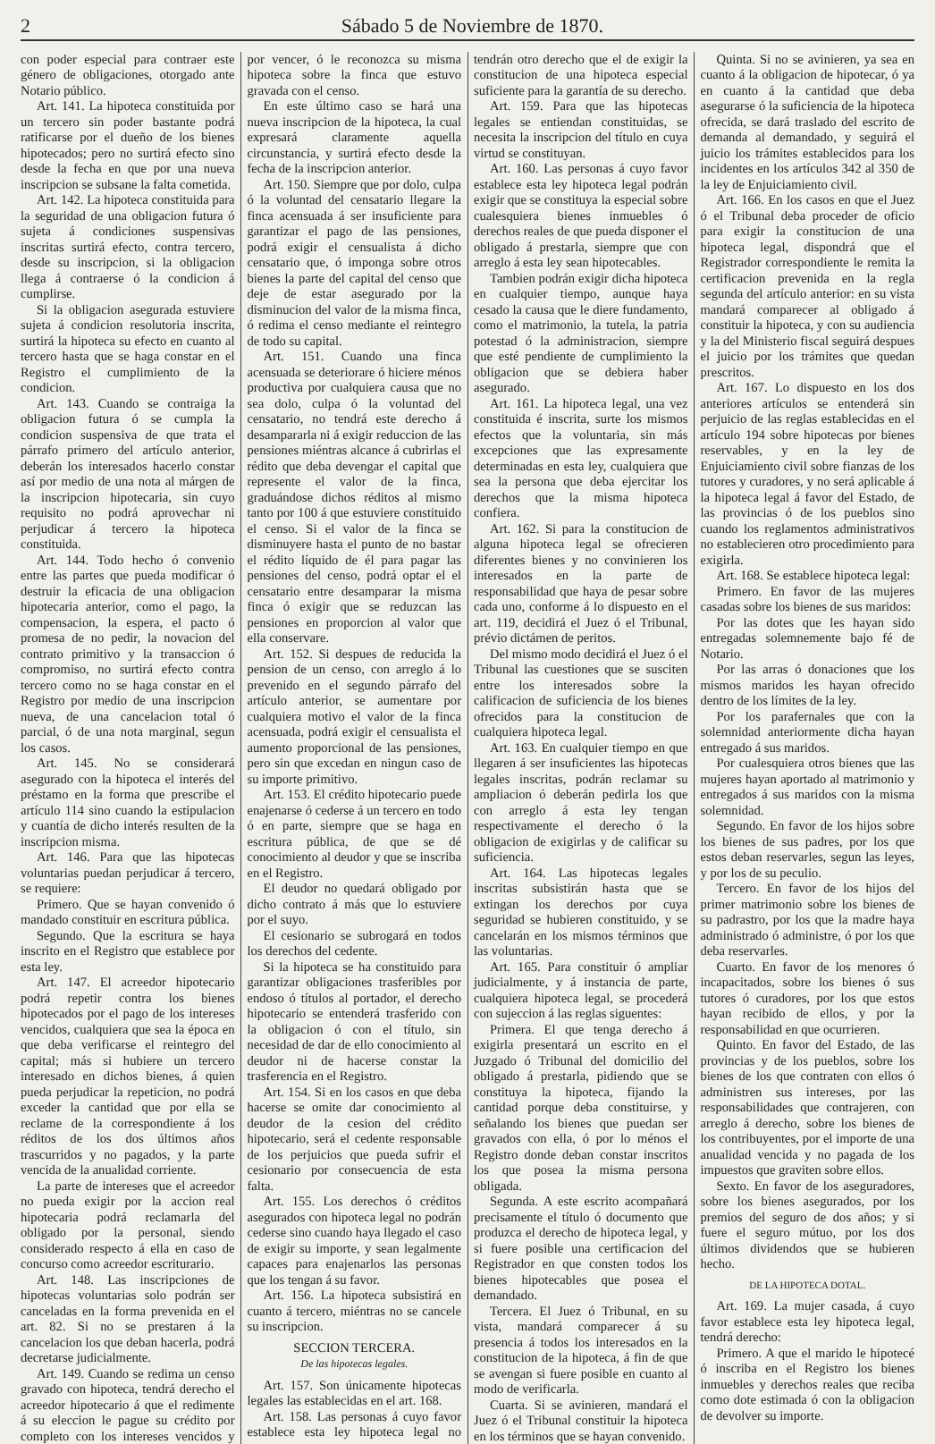2 Sábado 5 de Noviembre de 1870.
con poder especial para contraer este género de obligaciones, otorgado ante Notario público.
Art. 141. La hipoteca constituida por un tercero sin poder bastante podrá ratificarse por el dueño de los bienes hipotecados; pero no surtirá efecto sino desde la fecha en que por una nueva inscripcion se subsane la falta cometida.
Art. 142. La hipoteca constituida para la seguridad de una obligacion futura ó sujeta á condiciones suspensivas inscritas surtirá efecto, contra tercero, desde su inscripcion, si la obligacion llega á contraerse ó la condicion á cumplirse.
Si la obligacion asegurada estuviere sujeta á condicion resolutoria inscrita, surtirá la hipoteca su efecto en cuanto al tercero hasta que se haga constar en el Registro el cumplimiento de la condicion.
Art. 143. Cuando se contraiga la obligacion futura ó se cumpla la condicion suspensiva de que trata el párrafo primero del artículo anterior, deberán los interesados hacerlo constar así por medio de una nota al márgen de la inscripcion hipotecaria, sin cuyo requisito no podrá aprovechar ni perjudicar á tercero la hipoteca constituida.
Art. 144. Todo hecho ó convenio entre las partes que pueda modificar ó destruir la eficacia de una obligacion hipotecaria anterior, como el pago, la compensacion, la espera, el pacto ó promesa de no pedir, la novacion del contrato primitivo y la transaccion ó compromiso, no surtirá efecto contra tercero como no se haga constar en el Registro por medio de una inscripcion nueva, de una cancelacion total ó parcial, ó de una nota marginal, segun los casos.
Art. 145. No se considerará asegurado con la hipoteca el interés del préstamo en la forma que prescribe el artículo 114 sino cuando la estipulacion y cuantía de dicho interés resulten de la inscripcion misma.
Art. 146. Para que las hipotecas voluntarias puedan perjudicar á tercero, se requiere:
Primero. Que se hayan convenido ó mandado constituir en escritura pública.
Segundo. Que la escritura se haya inscrito en el Registro que establece por esta ley.
Art. 147. El acreedor hipotecario podrá repetir contra los bienes hipotecados por el pago de los intereses vencidos, cualquiera que sea la época en que deba verificarse el reintegro del capital; más si hubiere un tercero interesado en dichos bienes, á quien pueda perjudicar la repeticion, no podrá exceder la cantidad que por ella se reclame de la correspondiente á los réditos de los dos últimos años trascurridos y no pagados, y la parte vencida de la anualidad corriente.
La parte de intereses que el acreedor no pueda exigir por la accion real hipotecaria podrá reclamarla del obligado por la personal, siendo considerado respecto á ella en caso de concurso como acreedor escriturario.
Art. 148. Las inscripciones de hipotecas voluntarias solo podrán ser canceladas en la forma prevenida en el art. 82. Si no se prestaren á la cancelacion los que deban hacerla, podrá decretarse judicialmente.
Art. 149. Cuando se redima un censo gravado con hipoteca, tendrá derecho el acreedor hipotecario á que el redimente á su eleccion le pague su crédito por completo con los intereses vencidos y por vencer, ó le reconozca su misma hipoteca sobre la finca que estuvo gravada con el censo.
En este último caso se hará una nueva inscripcion de la hipoteca, la cual expresará claramente aquella circunstancia, y surtirá efecto desde la fecha de la inscripcion anterior.
Art. 150. Siempre que por dolo, culpa ó la voluntad del censatario llegare la finca acensuada á ser insuficiente para garantizar el pago de las pensiones, podrá exigir el censualista á dicho censatario que, ó imponga sobre otros bienes la parte del capital del censo que deje de estar asegurado por la disminucion del valor de la misma finca, ó redima el censo mediante el reintegro de todo su capital.
Art. 151. Cuando una finca acensuada se deteriorare ó hiciere ménos productiva por cualquiera causa que no sea dolo, culpa ó la voluntad del censatario, no tendrá este derecho á desampararla ni á exigir reduccion de las pensiones miéntras alcance á cubrirlas el rédito que deba devengar el capital que represente el valor de la finca, graduándose dichos réditos al mismo tanto por 100 á que estuviere constituido el censo. Si el valor de la finca se disminuyere hasta el punto de no bastar el rédito líquido de él para pagar las pensiones del censo, podrá optar el el censatario entre desamparar la misma finca ó exigir que se reduzcan las pensiones en proporcion al valor que ella conservare.
Art. 152. Si despues de reducida la pension de un censo, con arreglo á lo prevenido en el segundo párrafo del artículo anterior, se aumentare por cualquiera motivo el valor de la finca acensuada, podrá exigir el censualista el aumento proporcional de las pensiones, pero sin que excedan en ningun caso de su importe primitivo.
Art. 153. El crédito hipotecario puede enajenarse ó cederse á un tercero en todo ó en parte, siempre que se haga en escritura pública, de que se dé conocimiento al deudor y que se inscriba en el Registro.
El deudor no quedará obligado por dicho contrato á más que lo estuviere por el suyo.
El cesionario se subrogará en todos los derechos del cedente.
Si la hipoteca se ha constituido para garantizar obligaciones trasferibles por endoso ó títulos al portador, el derecho hipotecario se entenderá trasferido con la obligacion ó con el título, sin necesidad de dar de ello conocimiento al deudor ni de hacerse constar la trasferencia en el Registro.
Art. 154. Si en los casos en que deba hacerse se omite dar conocimiento al deudor de la cesion del crédito hipotecario, será el cedente responsable de los perjuicios que pueda sufrir el cesionario por consecuencia de esta falta.
Art. 155. Los derechos ó créditos asegurados con hipoteca legal no podrán cederse sino cuando haya llegado el caso de exigir su importe, y sean legalmente capaces para enajenarlos las personas que los tengan á su favor.
Art. 156. La hipoteca subsistirá en cuanto á tercero, miéntras no se cancele su inscripcion.
SECCION TERCERA.
De las hipotecas legales.
Art. 157. Son únicamente hipotecas legales las establecidas en el art. 168.
Art. 158. Las personas á cuyo favor establece esta ley hipoteca legal no tendrán otro derecho que el de exigir la constitucion de una hipoteca especial suficiente para la garantía de su derecho.
Art. 159. Para que las hipotecas legales se entiendan constituidas, se necesita la inscripcion del título en cuya virtud se constituyan.
Art. 160. Las personas á cuyo favor establece esta ley hipoteca legal podrán exigir que se constituya la especial sobre cualesquiera bienes inmuebles ó derechos reales de que pueda disponer el obligado á prestarla, siempre que con arreglo á esta ley sean hipotecables.
Tambien podrán exigir dicha hipoteca en cualquier tiempo, aunque haya cesado la causa que le diere fundamento, como el matrimonio, la tutela, la patria potestad ó la administracion, siempre que esté pendiente de cumplimiento la obligacion que se debiera haber asegurado.
Art. 161. La hipoteca legal, una vez constituida é inscrita, surte los mismos efectos que la voluntaria, sin más excepciones que las expresamente determinadas en esta ley, cualquiera que sea la persona que deba ejercitar los derechos que la misma hipoteca confiera.
Art. 162. Si para la constitucion de alguna hipoteca legal se ofrecieren diferentes bienes y no convinieren los interesados en la parte de responsabilidad que haya de pesar sobre cada uno, conforme á lo dispuesto en el art. 119, decidirá el Juez ó el Tribunal, prévio dictámen de peritos.
Del mismo modo decidirá el Juez ó el Tribunal las cuestiones que se susciten entre los interesados sobre la calificacion de suficiencia de los bienes ofrecidos para la constitucion de cualquiera hipoteca legal.
Art. 163. En cualquier tiempo en que llegaren á ser insuficientes las hipotecas legales inscritas, podrán reclamar su ampliacion ó deberán pedirla los que con arreglo á esta ley tengan respectivamente el derecho ó la obligacion de exigirlas y de calificar su suficiencia.
Art. 164. Las hipotecas legales inscritas subsistirán hasta que se extingan los derechos por cuya seguridad se hubieren constituido, y se cancelarán en los mismos términos que las voluntarias.
Art. 165. Para constituir ó ampliar judicialmente, y á instancia de parte, cualquiera hipoteca legal, se procederá con sujeccion á las reglas siguentes:
Primera. El que tenga derecho á exigirla presentará un escrito en el Juzgado ó Tribunal del domicilio del obligado á prestarla, pidiendo que se constituya la hipoteca, fijando la cantidad porque deba constituirse, y señalando los bienes que puedan ser gravados con ella, ó por lo ménos el Registro donde deban constar inscritos los que posea la misma persona obligada.
Segunda. A este escrito acompañará precisamente el título ó documento que produzca el derecho de hipoteca legal, y si fuere posible una certificacion del Registrador en que consten todos los bienes hipotecables que posea el demandado.
Tercera. El Juez ó Tribunal, en su vista, mandará comparecer á su presencia á todos los interesados en la constitucion de la hipoteca, á fin de que se avengan si fuere posible en cuanto al modo de verificarla.
Cuarta. Si se avinieren, mandará el Juez ó el Tribunal constituir la hipoteca en los términos que se hayan convenido.
Quinta. Si no se avinieren, ya sea en cuanto á la obligacion de hipotecar, ó ya en cuanto á la cantidad que deba asegurarse ó la suficiencia de la hipoteca ofrecida, se dará traslado del escrito de demanda al demandado, y seguirá el juicio los trámites establecidos para los incidentes en los artículos 342 al 350 de la ley de Enjuiciamiento civil.
Art. 166. En los casos en que el Juez ó el Tribunal deba proceder de oficio para exigir la constitucion de una hipoteca legal, dispondrá que el Registrador correspondiente le remita la certificacion prevenida en la regla segunda del artículo anterior: en su vista mandará comparecer al obligado á constituir la hipoteca, y con su audiencia y la del Ministerio fiscal seguirá despues el juicio por los trámites que quedan prescritos.
Art. 167. Lo dispuesto en los dos anteriores artículos se entenderá sin perjuicio de las reglas establecidas en el artículo 194 sobre hipotecas por bienes reservables, y en la ley de Enjuiciamiento civil sobre fianzas de los tutores y curadores, y no será aplicable á la hipoteca legal á favor del Estado, de las provincias ó de los pueblos sino cuando los reglamentos administrativos no establecieren otro procedimiento para exigirla.
Art. 168. Se establece hipoteca legal:
Primero. En favor de las mujeres casadas sobre los bienes de sus maridos:
Por las dotes que les hayan sido entregadas solemnemente bajo fé de Notario.
Por las arras ó donaciones que los mismos maridos les hayan ofrecido dentro de los límites de la ley.
Por los parafernales que con la solemnidad anteriormente dicha hayan entregado á sus maridos.
Por cualesquiera otros bienes que las mujeres hayan aportado al matrimonio y entregados á sus maridos con la misma solemnidad.
Segundo. En favor de los hijos sobre los bienes de sus padres, por los que estos deban reservarles, segun las leyes, y por los de su peculio.
Tercero. En favor de los hijos del primer matrimonio sobre los bienes de su padrastro, por los que la madre haya administrado ó administre, ó por los que deba reservarles.
Cuarto. En favor de los menores ó incapacitados, sobre los bienes ó sus tutores ó curadores, por los que estos hayan recibido de ellos, y por la responsabilidad en que ocurrieren.
Quinto. En favor del Estado, de las provincias y de los pueblos, sobre los bienes de los que contraten con ellos ó administren sus intereses, por las responsabilidades que contrajeren, con arreglo á derecho, sobre los bienes de los contribuyentes, por el importe de una anualidad vencida y no pagada de los impuestos que graviten sobre ellos.
Sexto. En favor de los aseguradores, sobre los bienes asegurados, por los premios del seguro de dos años; y si fuere el seguro mútuo, por los dos últimos dividendos que se hubieren hecho.
DE LA HIPOTECA DOTAL.
Art. 169. La mujer casada, á cuyo favor establece esta ley hipoteca legal, tendrá derecho:
Primero. A que el marido le hipotecé ó inscriba en el Registro los bienes inmuebles y derechos reales que reciba como dote estimada ó con la obligacion de devolver su importe.